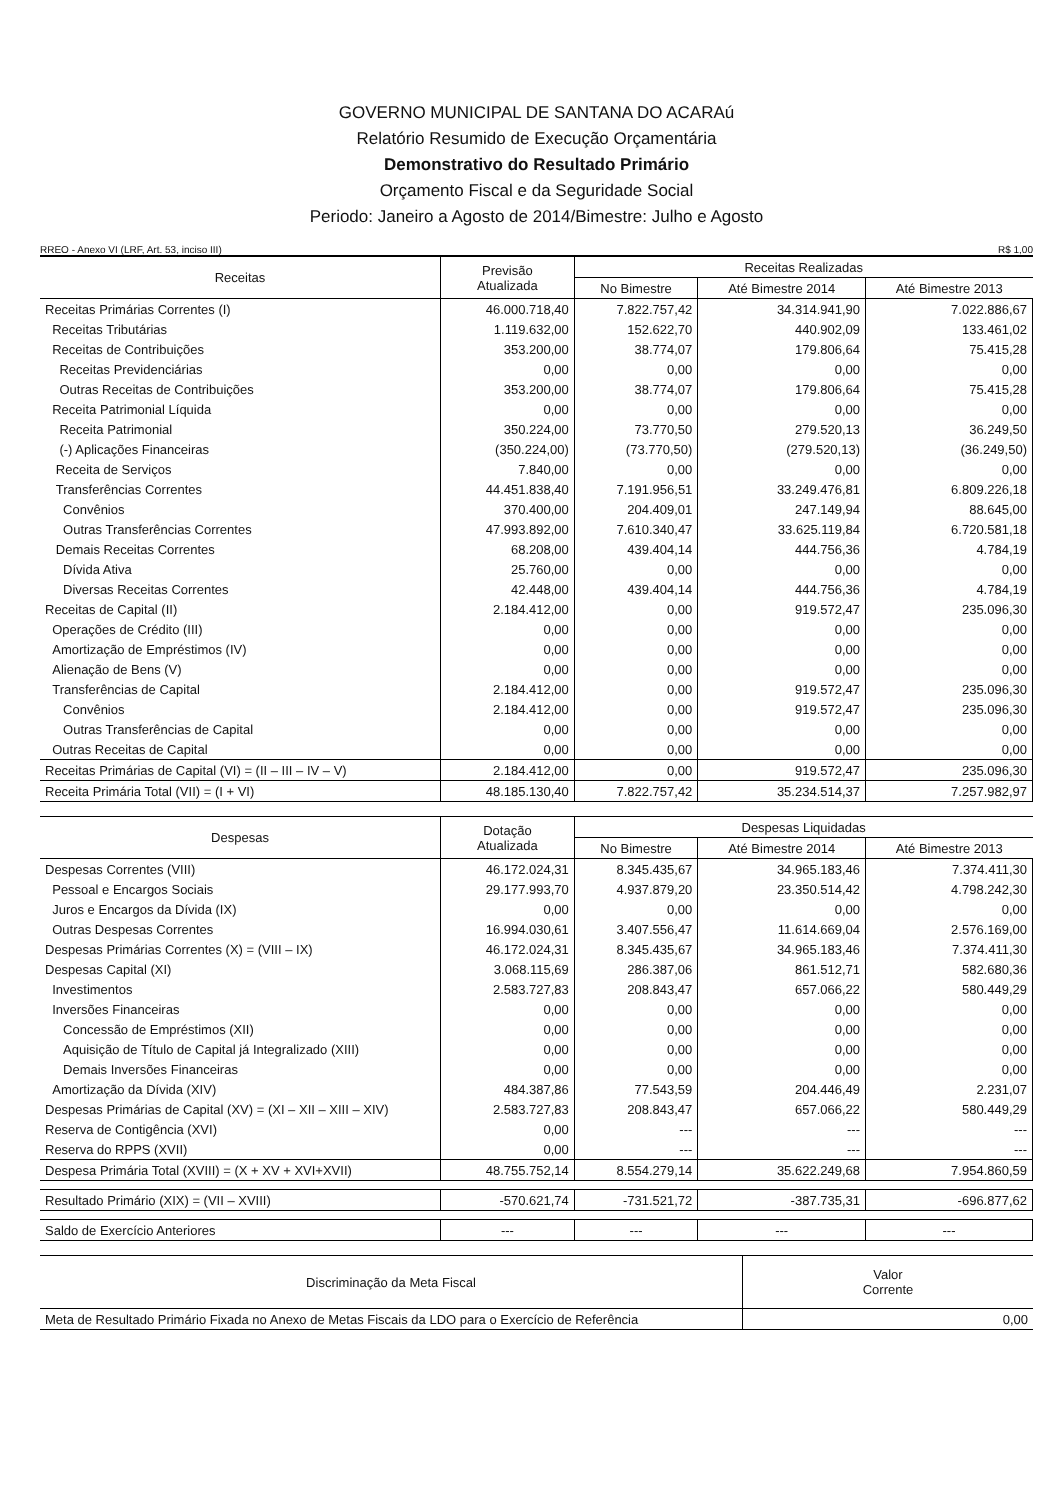GOVERNO MUNICIPAL DE SANTANA DO ACARAú
Relatório Resumido de Execução Orçamentária
Demonstrativo do Resultado Primário
Orçamento Fiscal e da Seguridade Social
Periodo: Janeiro a Agosto de 2014/Bimestre: Julho e Agosto
RREO - Anexo VI (LRF, Art. 53, inciso III) R$ 1,00
| Receitas | Previsão Atualizada | Receitas Realizadas | | |
| --- | --- | --- | --- | --- |
| | | No Bimestre | Até Bimestre 2014 | Até Bimestre 2013 |
| Receitas Primárias Correntes (I) | 46.000.718,40 | 7.822.757,42 | 34.314.941,90 | 7.022.886,67 |
| Receitas Tributárias | 1.119.632,00 | 152.622,70 | 440.902,09 | 133.461,02 |
| Receitas de Contribuições | 353.200,00 | 38.774,07 | 179.806,64 | 75.415,28 |
| Receitas Previdenciárias | 0,00 | 0,00 | 0,00 | 0,00 |
| Outras Receitas de Contribuições | 353.200,00 | 38.774,07 | 179.806,64 | 75.415,28 |
| Receita Patrimonial Líquida | 0,00 | 0,00 | 0,00 | 0,00 |
| Receita Patrimonial | 350.224,00 | 73.770,50 | 279.520,13 | 36.249,50 |
| (-) Aplicações Financeiras | (350.224,00) | (73.770,50) | (279.520,13) | (36.249,50) |
| Receita de Serviços | 7.840,00 | 0,00 | 0,00 | 0,00 |
| Transferências Correntes | 44.451.838,40 | 7.191.956,51 | 33.249.476,81 | 6.809.226,18 |
| Convênios | 370.400,00 | 204.409,01 | 247.149,94 | 88.645,00 |
| Outras Transferências Correntes | 47.993.892,00 | 7.610.340,47 | 33.625.119,84 | 6.720.581,18 |
| Demais Receitas Correntes | 68.208,00 | 439.404,14 | 444.756,36 | 4.784,19 |
| Dívida Ativa | 25.760,00 | 0,00 | 0,00 | 0,00 |
| Diversas Receitas Correntes | 42.448,00 | 439.404,14 | 444.756,36 | 4.784,19 |
| Receitas de Capital (II) | 2.184.412,00 | 0,00 | 919.572,47 | 235.096,30 |
| Operações de Crédito (III) | 0,00 | 0,00 | 0,00 | 0,00 |
| Amortização de Empréstimos (IV) | 0,00 | 0,00 | 0,00 | 0,00 |
| Alienação de Bens (V) | 0,00 | 0,00 | 0,00 | 0,00 |
| Transferências de Capital | 2.184.412,00 | 0,00 | 919.572,47 | 235.096,30 |
| Convênios | 2.184.412,00 | 0,00 | 919.572,47 | 235.096,30 |
| Outras Transferências de Capital | 0,00 | 0,00 | 0,00 | 0,00 |
| Outras Receitas de Capital | 0,00 | 0,00 | 0,00 | 0,00 |
| Receitas Primárias de Capital (VI) = (II – III – IV – V) | 2.184.412,00 | 0,00 | 919.572,47 | 235.096,30 |
| Receita Primária Total (VII) = (I + VI) | 48.185.130,40 | 7.822.757,42 | 35.234.514,37 | 7.257.982,97 |
| Despesas | Dotação Atualizada | Despesas Liquidadas | | |
| --- | --- | --- | --- | --- |
| | | No Bimestre | Até Bimestre 2014 | Até Bimestre 2013 |
| Despesas Correntes (VIII) | 46.172.024,31 | 8.345.435,67 | 34.965.183,46 | 7.374.411,30 |
| Pessoal e Encargos Sociais | 29.177.993,70 | 4.937.879,20 | 23.350.514,42 | 4.798.242,30 |
| Juros e Encargos da Dívida (IX) | 0,00 | 0,00 | 0,00 | 0,00 |
| Outras Despesas Correntes | 16.994.030,61 | 3.407.556,47 | 11.614.669,04 | 2.576.169,00 |
| Despesas Primárias Correntes (X) = (VIII – IX) | 46.172.024,31 | 8.345.435,67 | 34.965.183,46 | 7.374.411,30 |
| Despesas Capital (XI) | 3.068.115,69 | 286.387,06 | 861.512,71 | 582.680,36 |
| Investimentos | 2.583.727,83 | 208.843,47 | 657.066,22 | 580.449,29 |
| Inversões Financeiras | 0,00 | 0,00 | 0,00 | 0,00 |
| Concessão de Empréstimos (XII) | 0,00 | 0,00 | 0,00 | 0,00 |
| Aquisição de Título de Capital já Integralizado (XIII) | 0,00 | 0,00 | 0,00 | 0,00 |
| Demais Inversões Financeiras | 0,00 | 0,00 | 0,00 | 0,00 |
| Amortização da Dívida (XIV) | 484.387,86 | 77.543,59 | 204.446,49 | 2.231,07 |
| Despesas Primárias de Capital (XV) = (XI – XII – XIII – XIV) | 2.583.727,83 | 208.843,47 | 657.066,22 | 580.449,29 |
| Reserva de Contigência (XVI) | 0,00 | --- | --- | --- |
| Reserva do RPPS (XVII) | 0,00 | --- | --- | --- |
| Despesa Primária Total (XVIII) = (X + XV + XVI+XVII) | 48.755.752,14 | 8.554.279,14 | 35.622.249,68 | 7.954.860,59 |
| Resultado Primário (XIX) = (VII – XVIII) | -570.621,74 | -731.521,72 | -387.735,31 | -696.877,62 |
| Saldo de Exercício Anteriores | --- | --- | --- | --- |
| Discriminação da Meta Fiscal | Valor Corrente |
| --- | --- |
| Meta de Resultado Primário Fixada no Anexo de Metas Fiscais da LDO para o Exercício de Referência | 0,00 |